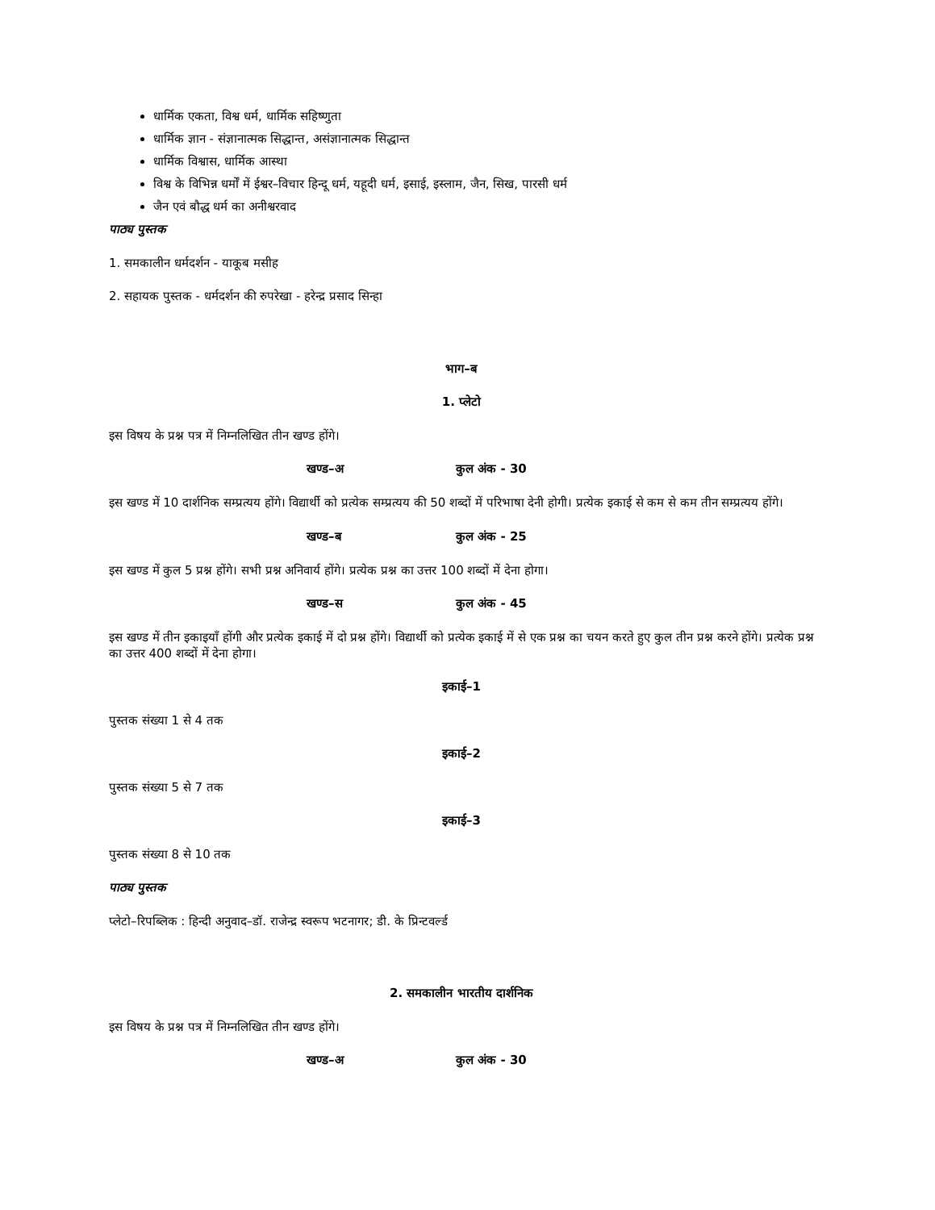धार्मिक एकता, विश्व धर्म, धार्मिक सहिष्णुता
धार्मिक ज्ञान - संज्ञानात्मक सिद्धान्त, असंज्ञानात्मक सिद्धान्त
धार्मिक विश्वास, धार्मिक आस्था
विश्व के विभिन्न धर्मों में ईश्वर–विचार हिन्दू धर्म, यहूदी धर्म, इसाई, इस्लाम, जैन, सिख, पारसी धर्म
जैन एवं बौद्ध धर्म का अनीश्वरवाद
पाठ्य पुस्तक
1. समकालीन धर्मदर्शन - याकूब मसीह
2. सहायक पुस्तक - धर्मदर्शन की रुपरेखा - हरेन्द्र प्रसाद सिन्हा
भाग–ब
1. प्लेटो
इस विषय के प्रश्न पत्र में निम्नलिखित तीन खण्ड होंगे।
खण्ड–अ कुल अंक - 30
इस खण्ड में 10 दार्शनिक सम्प्रत्यय होंगे। विद्यार्थी को प्रत्येक सम्प्रत्यय की 50 शब्दों में परिभाषा देनी होगी। प्रत्येक इकाई से कम से कम तीन सम्प्रत्यय होंगे।
खण्ड–ब कुल अंक - 25
इस खण्ड में कुल 5 प्रश्न होंगे। सभी प्रश्न अनिवार्य होंगे। प्रत्येक प्रश्न का उत्तर 100 शब्दों में देना होगा।
खण्ड–स कुल अंक - 45
इस खण्ड में तीन इकाइयाँ होंगी और प्रत्येक इकाई में दो प्रश्न होंगे। विद्यार्थी को प्रत्येक इकाई में से एक प्रश्न का चयन करते हुए कुल तीन प्रश्न करने होंगे। प्रत्येक प्रश्न का उत्तर 400 शब्दों में देना होगा।
इकाई–1
पुस्तक संख्या 1 से 4 तक
इकाई–2
पुस्तक संख्या 5 से 7 तक
इकाई–3
पुस्तक संख्या 8 से 10 तक
पाठ्य पुस्तक
प्लेटो–रिपब्लिक : हिन्दी अनुवाद–डॉ. राजेन्द्र स्वरूप भटनागर; डी. के प्रिन्टवर्ल्ड
2. समकालीन भारतीय दार्शनिक
इस विषय के प्रश्न पत्र में निम्नलिखित तीन खण्ड होंगे।
खण्ड–अ कुल अंक - 30